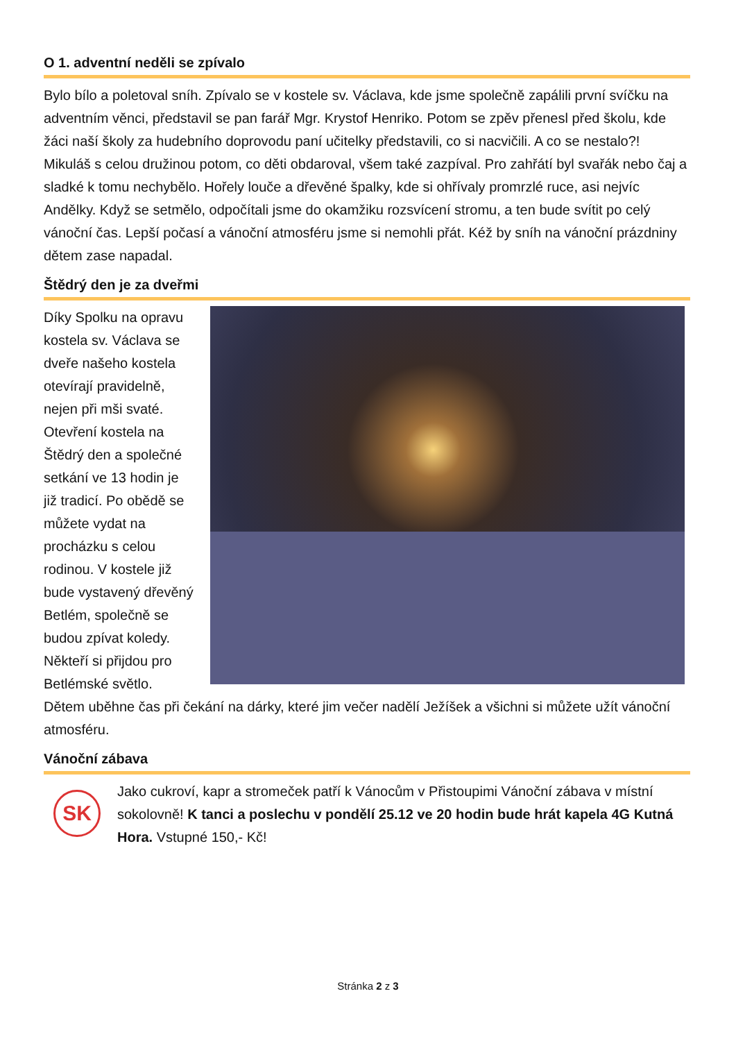O 1. adventní neděli se zpívalo
Bylo bílo a poletoval sníh. Zpívalo se v kostele sv. Václava, kde jsme společně zapálili první svíčku na adventním věnci, představil se pan farář Mgr. Krystof Henriko. Potom se zpěv přenesl před školu, kde žáci naší školy za hudebního doprovodu paní učitelky představili, co si nacvičili. A co se nestalo?! Mikuláš s celou družinou potom, co děti obdaroval, všem také zazpíval. Pro zahřátí byl svařák nebo čaj a sladké k tomu nechybělo. Hořely louče a dřevěné špalky, kde si ohřívaly promrzlé ruce, asi nejvíc Andělky. Když se setmělo, odpočítali jsme do okamžiku rozsvícení stromu, a ten bude svítit po celý vánoční čas. Lepší počasí a vánoční atmosféru jsme si nemohli přát. Kéž by sníh na vánoční prázdniny dětem zase napadal.
Štědrý den je za dveřmi
Díky Spolku na opravu kostela sv. Václava se dveře našeho kostela otevírají pravidelně, nejen při mši svaté. Otevření kostela na Štědrý den a společné setkání ve 13 hodin je již tradicí. Po obědě se můžete vydat na procházku s celou rodinou. V kostele již bude vystavený dřevěný Betlém, společně se budou zpívat koledy. Někteří si přijdou pro Betlémské světlo. Dětem uběhne čas při čekání na dárky, které jim večer nadělí Ježíšek a všichni si můžete užít vánoční atmosféru.
Vánoční zábava
SK
Jako cukroví, kapr a stromeček patří k Vánocům v Přistoupimi Vánoční zábava v místní sokolovně! K tanci a poslechu v pondělí 25.12 ve 20 hodin bude hrát kapela 4G Kutná Hora. Vstupné 150,- Kč!
Stránka 2 z 3